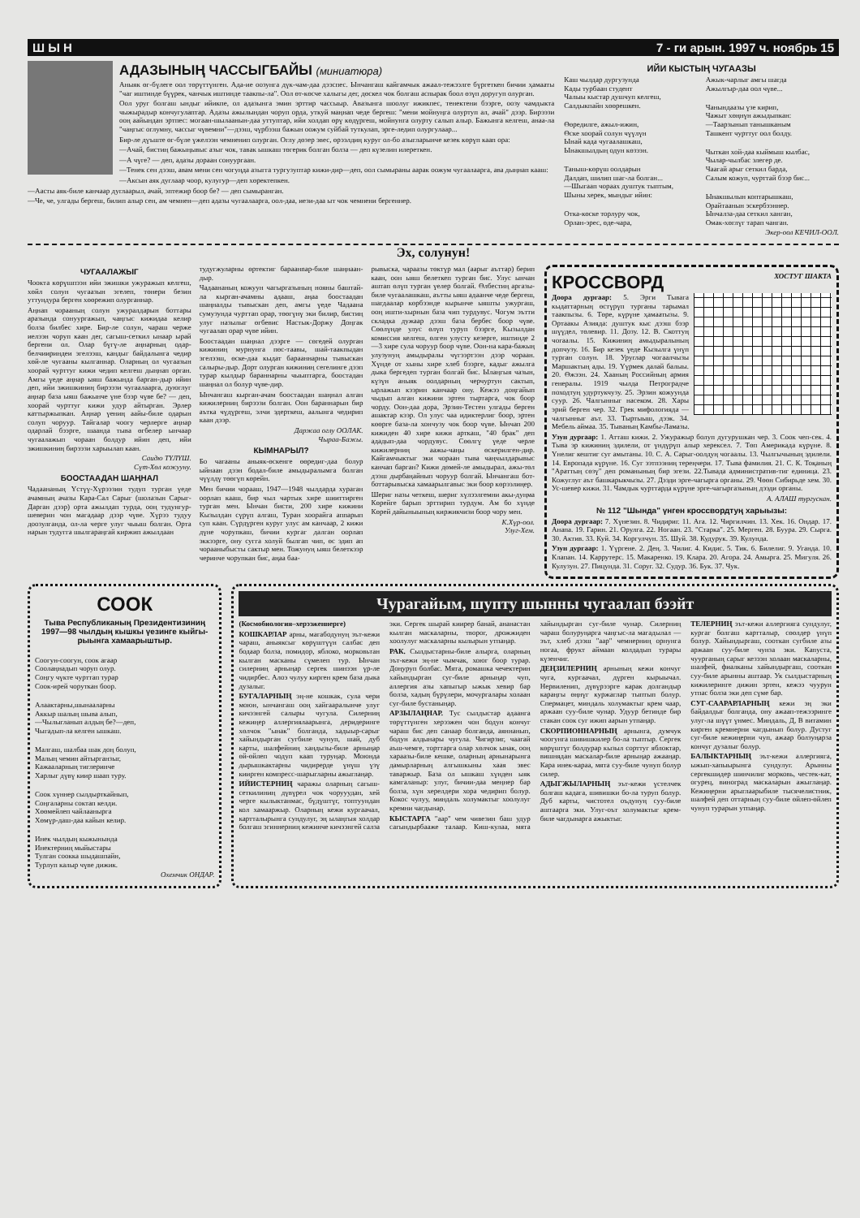Ш Ы Н 7 - ги арын. 1997 ч. ноябрь 15
АДАЗЫНЫҢ ЧАССЫГБАЙЫ (миниатюра)
Аныяк өг-бүлеге оол төрүттүнген. Ада-ие оозунга дүк-чам-даа дээспес. Ынчангаш кайгамчык ажаал-тежээлге бүргеткен бичии ҳамааты "чаг иштинде бүүрек, чанчык иштинде таакпы-ла". Оол өт-көсче халыгы дег, дөскел чок болгаш аспырак боол өзүп доругуп олурган.
Оол уруг болгаш ындыг ийикпе, ол адазынга эмин эрттир чассыыр. Авазынга шоолуг ижикпес, тенектени бээрге, оозу чамдыкта чыжырадыр кончугулаптар. Адазы ажылындан чоруп орда, уткуй маңнап чеде бергеш: "мени мойнуңга олуртуп ал, ачай" дээр. Бирээзи ооң аайындан эртпес: могаан-шылаанын-даа уттуптар, ийи холдап өрү көдүргеш, мойнунга олурту салып алыр. Бажынга келгеш, анаа-ла "чаңгыс оглумну, чассыг чүвемни"—дээш, чүрбээш бажын оожум суйбай туткулап, эрге-ледип олургулаар...
Бир-ле дүъште өг-бүле үжелээн чемненип олурган. Оглу дөзер эвес, өрээлдиң куруг ол-бо азыгларынче кезек көрүп каап ора:
—Ачай, бистиң бажыңывыс азыг чок, тавак ышкаш төгерик болган болза — деп күзелин илереткен.
—А чүге? — деп, адазы дораан сонуургаан.
—Тенек сен дээш, авам мени сен чогуңда азыгга тургузуптар кижи-дир—деп, оол сымыраны аарак оожум чугаалаарга, ава дыңнап кааш:
—Аксын аяк дуглаар чоор, кулугур—деп хөректепкен.
—Аасты аяк-биле канчаар дуглаарыл, ачай, эптежир боор бе? — деп сымыранган.
—Че, че, улгады бергеш, билип алыр сен, ам чемнен—деп адазы чугаалаарга, оол-даа, иези-даа ыт чок чемнени бергеннер.
ИЙИ КЫСТЫҢ ЧУГААЗЫ
Каш чылдар дургузунда
Кады турбаан студент
Чалыы кыстар душчуп келгеш,
Салдыкпайн хөөрешкен.
Өөредилге, ажыл-ижин,
Өске хоорай солун чүүлүн
Ынай када чугаалашкаш,
Ынакшылдың одун көзээн.
Таныш-көрүш оолдарын
Далдап, шилип шаг-ла болган...
—Шыгаап чораах душтук тыптым,
Шыны херек, мындыг ийин:
Отка-көске торлуру чок,
Орлан-эрес, өде-чара,
Ажык-чарлыг амгы шагда
Ажылгыр-даа оол чүве...
Чанындаазы үзе кирип,
Чажыт хөңнүн ажыдыпкан:
—Таарзынып танышканым
Ташкент чурттуг оол болду.
Чыткан хой-даа кыймыш кылбас,
Чылар-чылбас элегер де.
Чаагай арыг сеткил барда,
Салым кожуп, чурттай бээр бис...
Ынакшылын коптарышкаш,
Орайтаанын эскербээннер.
Ынчалза-даа сеткил ханган,
Омак-хөглүг тарап чанган.
Экер-оол КЕЧИЛ-ООЛ.
Эх, солунун!
ЧУГААЛАЖЫГ
Чоокта көрүшпээн ийи эжишки ужуражып келгеш, хөйл солун чугаазын эгелеп, төнери безин уттундура берген хөөрежип олурганнар.
Аңнап чорааның солун ужуралдарын боттары аразында сонуургажып, чаңгыс кижидаа келир болза билбес хире. Бир-ле солун, чараш черже иелээн чоруп каан дег, сагыш-сеткил ынаар ырай бергени ол. Олар бүгү-ле аңнарның одар-белчиириндеи эгелээш, кандыг байдалынга чедир хөй-ле чугааны кылганнар. Оларның ол чугаазын хоорай чурттуг кижи чедип келгеш дыңнап орган. Амгы үеде аңнар ыяш бажында барган-дыр ийин деп, ийи эжишкиниң бирээзи чугаалаарга, дуюглуг аңнар база ыяш бажынче үне бээр чүве бе? — деп, хоорай чурттуг кижи удур айтырган. Эрлер каттыржыпкан. Аңнар үениң аайы-биле одарын солуп чоруур. Тайгалар чоогу черлерге аңнар одарлай бээрге, шаанда тыва өгбелер ынчаар чугаалажып чораан болдур ийин деп, ийи эжишкиниң бирээзи харыылап каан.
Саидю ТҮЛҮШ.
Сүт-Хөл кожууну.
БООСТААДАН ШАҢНАЛ
Чадаананың Үстүү-Хүрээзин тудуп турган үеде ачамның ачазы Кара-Сал Сарыг (шолазын Сарыг-Дарган дээр) орта ажылдап турда, ооң тудунгур-шеверин чон магадаар дээр чүве. Хүрээ тудуу доозулганда, ол-ла черге улуг чыыш болган. Орта нарын тудугга шылгараңгай киржип ажылдаан
тудугжуларны өртектиг бараанnар-биле шаңнаан-дыр.
Чадаананың кожуун чагырга­зының нояны баштай-ла кырган-ачамны адаaш, аңаа боостаадан шаңналды тывыскан деп, амгы үеде Чадаана сумузунда чурттап орар, төөгүнү эки билир, бистиң улуг назылыг өгбевис Настык-Доржу Доңгак чугаалап орар чүве ийин.
Боостаадан шаңнал дээрге — сөгедей олурган кижиниң мурнунга пөс-таавы, шай-таакпыдан эгелээш, өске-даа кыдат барааннарны тывыскан салыры-дыр. Дорт олурган кижиниң сегелинге дээп турар кылдыр бараннарны чыыптарга, боостадан шаңнал ол болур чүве-дир.
Ынчангаш кырган-ачам боостаадан шаңнал алган кижилерниң бирээзи болган. Оон бараннарын бир аътка чүдүргеш, элчи эдерткеш, аалынга чедирип каан дээр.
Даржаа оглу ООЛАК.
Чыраа-Бажы.
КЫМНАРЫЛ?
Бо чагааны аныяк-өскенге өөредиг-даа болур ыйнаан дээн бодал-биле амыдыралымга болган чүүлдү төөгүп көрейн.
Мен бичии чораaш, 1947—1948 чылдарда хураган оорлап кааш, бир чыл чартык хире шииттирген турган мен. Ынчан бисти, 200 хире кижини Кызылдан сүрүп алгаш, Туран хоорайга аппарып суп каан. Сүрдүрген куруг улус ам канчаар, 2 кижи дүне чорупкаш, бичии кургаг далган оорлап эккээрге, ону сугга холуй былгап чип, өс эдип ап чорааныбысты сактыр мен. Тожунуң ыяш белеткээр черинче чорупкан бис, аңаа баа-
рывыска, чараазы төктүр мал (аарыг аъттар) берип каан, оон ыяш белеткеп турган бис. Улус ынчан аштап өлүп турган үелер болгай. Өлбестиң аргазы-биле чугаалашкаш, аътты ыяш адаанче чеде бергеш, шагдаалар көрбээнде кырынче ыяшты ужургаш, ооң ишти-хырнын база чип турдувус. Чогум эътти складка дужаар дээш база бербес боор чүве. Сөөлүнде улус өлүп туруп бээрге, Кызылдан комиссия келгеш, өлген улусту кезерге, иштинде 2—3 хире сула чоруур боор чүве. Оон-на кара-бажың улузунуң амыдыралы чүгээртээн дээр чораан. Хүнде от хыны хире хлеб бээрге, кадыг ажылга дыка бергедеп турган болгай бис. Ылаңгыя чазын, күзүн аныяк оолдарның черчуртун сактып, ырлажып кээрин канчаар ону. Кежээ доңгайып чыдып алган кижини эртен тыртарга, чок боор чорду. Оон-даа дора, Эрзин-Тестен улгады берген ашактар кээр. Ол улус чаа идиктерлиг боор, эртен көөрге база-ла хончузу чок боор чүве. Ынчап 200 кижиден 40 хире кижи арткаш, "40 брак" деп ададып-даа чордувус. Сөөлгү үеде черле кижилерниң аажы-чаңы өскерилген-дир. Кайгамчыктыг эки чораан тыва чаңчылдарывыс канчап барган? Кижи дөмей-ле амыдырал, ажы-төл дээш дырбаңайнып чоруур болгай. Ынчангаш бот-боттарывыска хамаарылгавыс эки боор көрээлиңер.
Шериг назы четкеш, шериг хүлээлгемни акы-дуңма Көрейге барып эрттирип турдум. Ам бо хүнде Көрей дайыныының киржикчизи боор чору мен.
К.Хүр-оол.
Улуг-Хем.
КРОССВОРД ХОСТУГ ШАКТА
Доора дургаар: 5. Эрги Тывага кыдаттарның өстүрүп турганы тарымал таакпызы. 6. Төре, күрүне ҳамаатызы. 9. Ортаакы Азияда: душтук кыс дээш бээр шүүдел, төлевир. 11. Дозу. 12. В. Скоттуң чогаалы. 15. Кижиниң амыдыралының допчузу. 16. Бир кезек үеде Кызылга үнүп турган солун. 18. Уруглар чогаалчызы Маршактың ады. 19. Үүрмек далай балыы. 20. Өжээн. 24. Хааның Российның армия генералы. 1919 чылда Петроградче походтуң удуртукчузу. 25. Эрзин кожуунда суур. 26. Чалгынныг насеком. 28. Хары эрий берген чер. 32. Грек мифологияда — чалгынныг аът. 33. Тыртыыш, дээк. 34. Мебель аймаа. 35. Тываның Камбы-Ламазы.
Узун дургаар: 1. Атташ кижи. 2. Ужуражыр болуп дугурушкан чер. 3. Соок чеп-сек. 4. Тыва эр кижиниң эдилели, от үндүрүп алыр херексел. 7. Төп Америкада күрүне. 8. Үнелиг кештиг суг амытаны. 10. С. А. Сарыг-оолдуң чогаалы. 13. Чылгычының эдилели. 14. Европада күрүне. 16. Суг ээтпээниң тереңчери. 17. Тыва фамилия. 21. С. К. Тоқаның "Араттың сөзү" деп романының бир эгези. 22.Тывада административ-тиг единица. 23. Кожуглуг аът башкарыкчызы. 27. Дээди эрге-чагырга органы. 29. Чөөн Сибирьде хем. 30. Ус-шевер кижи. 31. Чамдык чурттарда күрүне эрге-чагырга­зының дээди органы.
А. АЛАШ тургускан.
№ 112 "Шында" үнген кроссвордтуң харыызы:
Доора дургаар: 7. Хүнезин. 8. Чидириг. 11. Ага. 12. Чиргилчин. 13. Хек. 16. Ондар. 17. Анапа. 19. Гарин. 21. Орулга. 22. Ногаан. 23. "Старка". 25. Мерген. 28. Буура. 29. Сырга. 30. Актив. 33. Куй. 34. Коргулчун. 35. Шуй. 38. Кудурук. 39. Кулунда.
Узун дургаар: 1. Үүргене. 2. Дең. 3. Чилиг. 4. Кидис. 5. Тик. 6. Билелиг. 9. Уганда. 10. Клапан. 14. Каррутерс. 15. Макаренко. 19. Клара. 20. Агора. 24. Амырга. 25. Мигуля. 26. Кулузун. 27. Пицунда. 31. Соруг. 32. Судур. 36. Бук. 37. Чук.
СООК
Тыва Республиканың Президентизиниң 1997—98 чылдың кышкы үезинге кыйгы­рыынга хамаарыштыр.
Соогун-соогун, соок агаар
Соолаңнадып чоруп олур.
Соңгу чүкте чурттап турар
Соок-ирей чоруткан боор.
Алаактарны,шынааларны
Аккыр шалың шыва алып,
—Чылыгланып алдың бе?—деп,
Чыгадып-ла келген ышкаш.
Малгаш, шалбаа шак доң болуп,
Малың чемин айтырганзыг,
Кажааларның тиглеринче
Харлыг дүвү киир шаап туру.
Соок хүннер сылдырткайнып,
Соңгаларны соктап келди.
Хөөмейлеп чайлаанырга
Хөмүр-даш-даа кайын келир.
Инек чылдың кыжынында
Инектерниң мыйыстары
Тулган соокка шыдашпайн,
Турлуп калыр чүве дижик.
Охемчик ОНДАР.
Чурагайым, шупту шынны чугаалап бээйт
(Космобиология–херээженнерге)
КОШКАРЛАР арны, магабодунуң эът-кежи чараш, аныяксыг көрүштүүн салбас деп бодаар болза, помидор, яблоко, морковьтан кылган масканы сүмелеп тур. Ынчан силерниң арныңар сергек шинээн үр-ле чидирбес. Алоэ чулуу кирген крем база дыка дузалыг.
БУГАЛАРНЫҢ эң-не кошкак, сула чери моюн, ынчангаш ооң хайгааралынче улуг кичээнгей салыры чугула. Силерниң кежиңер аллергиялаарынга, деридеринге хөлчок "ынак" болганда, хадыыр-сарыг хайындырган сугбиле чунуп, шай, дуб карты, шалфейниң хандызы-биле арныңар өй-өйлеп чодуп каап туруңар. Моюнда дырышкактарны чидирерде үнүш үзү киирген компресс-шарыгларны ажыглаңар.
ИЙИСТЕРНИҢ чаражы оларның сагыш-сеткилиниң дүвүрел чок чорууудан, хей черге кылыктанмас, бүдүштүг, топтуундан кол хамааржыр. Оларның кежи кургаачал, картталырынга сундулуг, эң ылаңгыя холдар болгаш эгиннерниң кежинче кичээнгей салза эки. Сергек шырай киирер банай, ананастан кылган маскаларны, творог, дрожжиден хоолулуг маскаларны кылырын утпаңар.
РАК. Сылдыстарны-биле алырга, оларның эът-кежи эң-не чымчак, хоюг боор турар. Доңуруп болбас. Мята, ромашка чечектерин хайындырган суг-биле арныңар чуп, аллергия азы хапыгыр ыжык хевир бар болза, хадың бүрүлери, мочургалары холаан суг-биле бустаныңар.
АРЗЫЛАҢНАР. Тус сылдыстар адаанга төрүттүнген херээжен чон бодун кончуг чараш бис деп санаар болганда, аяннанып, бодун алдынары чугула. Чигирзиг, чаагай аъш-чемге, торттарга олар хөлчок ынак, ооң хараазы-биле кешке, оларның арнынарынга дамырларның алгышкыны хаая эвес таваржыр. База ол ышкаш хүнден ыяк камгаланыр: улуг, бичии-даа меңнер бар болза, хүн херелдери хора чедирип болур. Кокос чулуу, миндаль холумактыг хоолулуг кремни чагдынар.
КЫСТАРГА "аар" чем чивезин баш удур сагындырбааже талаар. Киш-кулаа, мята хайындырган суг-биле чунар. Силерниң чараш болуруңарга чаңгыс-ла магадылал — эът, хлеб дээш "аар" чемнерниң орнунга ногаа, фрукт аймаан колдадып турары күзенчиг.
ДЕҢЗИЛЕРНИҢ арнының кежи кончуг чуга, кургаачал, дүрген кырыычал. Нервиленип, дүвүрээрге карак долгандыр караңгы өңнүг куржаглар тыптып болур. Спермацет, миндаль холумактыг крем чаар, аржаан суу-биле чунар. Удуур бетинде бир стакан соок суг ижип аарын утпаңар.
СКОРПИОННАРНЫҢ арнынга, думчук чоогунга шивишкилер бо-ла тыптыр. Сергек көрүштүг болдурар кызыл сорттуг яблоктар, вишнядан маскалар-биле арныңар ажааңар. Кара инек-караа, мята суу-биле чунуп болур силер.
АДЫГЖЫЛАРНЫҢ эът-кежи үстелчек болгаш кадага, шивишки бо-ла туруп болур. Дуб карты, чистотел оъдунуң суу-биле аштаарга эки. Улуг-оът холумактыг крем-биле чагдынарга ажыктыг.
ТЕЛЕРНИҢ эът-кежи аллергияга сундулуг, кургаг болгаш картталыр, сөөлдер үнүп болур. Хайындыргаш, сооткан сугбиле азы аржаан суу-биле чунза эки. Капуста, чуурганың сарыг кезээн холаан маскаларны, шалфей, фиалканы хайындыргаш, сооткан суу-биле арынны аштаар. Ук сылдыстарның кижилеринге дижин эртен, кежээ чуурун утпас болза эки деп сүме бар.
СУГ-СААРАРЛАРНЫҢ кежи эң эки байдалдыг болганда, ону ажаап-тежээринге улуг-ла шүүт үнмес. Миндаль, Д, В витамин кирген кремнерни чагдынып болур. Дустуг суг-биле кежиңерни чуп, ажаар болзуңарза кончуг дузалыг болур.
БАЛЫКТАРНЫҢ эът-кежи аллергияга, ыжып-хапыырынга сундулуг. Арынны сергекшидер шинчилиг морковь, честек-кат, огурец, виноград маскаларын ажыглаңар. Кежиңерни арыглаарыбиле тысячелистник, шалфей деп оттарның суу-биле өйлеп-өйлеп чунуп турарын утпаңар.